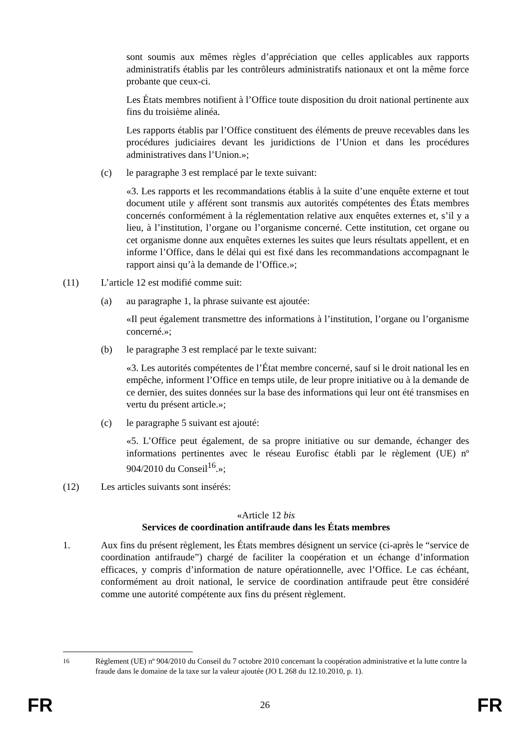sont soumis aux mêmes règles d’appréciation que celles applicables aux rapports administratifs établis par les contrôleurs administratifs nationaux et ont la même force probante que ceux-ci.
Les États membres notifient à l’Office toute disposition du droit national pertinente aux fins du troisième alinéa.
Les rapports établis par l’Office constituent des éléments de preuve recevables dans les procédures judiciaires devant les juridictions de l’Union et dans les procédures administratives dans l’Union.»;
(c) le paragraphe 3 est remplacé par le texte suivant:
«3. Les rapports et les recommandations établis à la suite d’une enquête externe et tout document utile y afférent sont transmis aux autorités compétentes des États membres concernés conformément à la réglementation relative aux enquêtes externes et, s’il y a lieu, à l’institution, l’organe ou l’organisme concerné. Cette institution, cet organe ou cet organisme donne aux enquêtes externes les suites que leurs résultats appellent, et en informe l’Office, dans le délai qui est fixé dans les recommandations accompagnant le rapport ainsi qu’à la demande de l’Office.»;
(11) L’article 12 est modifié comme suit:
(a) au paragraphe 1, la phrase suivante est ajoutée:
«Il peut également transmettre des informations à l’institution, l’organe ou l’organisme concerné.»;
(b) le paragraphe 3 est remplacé par le texte suivant:
«3. Les autorités compétentes de l’État membre concerné, sauf si le droit national les en empêche, informent l’Office en temps utile, de leur propre initiative ou à la demande de ce dernier, des suites données sur la base des informations qui leur ont été transmises en vertu du présent article.»;
(c) le paragraphe 5 suivant est ajouté:
«5. L’Office peut également, de sa propre initiative ou sur demande, échanger des informations pertinentes avec le réseau Eurofisc établi par le règlement (UE) nº 904/2010 du Conseil<sup>16</sup>.»;
(12) Les articles suivants sont insérés:
«Article 12 bis
Services de coordination antifraude dans les États membres
1. Aux fins du présent règlement, les États membres désignent un service (ci-après le “service de coordination antifraude”) chargé de faciliter la coopération et un échange d’information efficaces, y compris d’information de nature opérationnelle, avec l’Office. Le cas échéant, conformément au droit national, le service de coordination antifraude peut être considéré comme une autorité compétente aux fins du présent règlement.
<sup>16</sup> Règlement (UE) nº 904/2010 du Conseil du 7 octobre 2010 concernant la coopération administrative et la lutte contre la fraude dans le domaine de la taxe sur la valeur ajoutée (JO L 268 du 12.10.2010, p. 1).
FR 26 FR